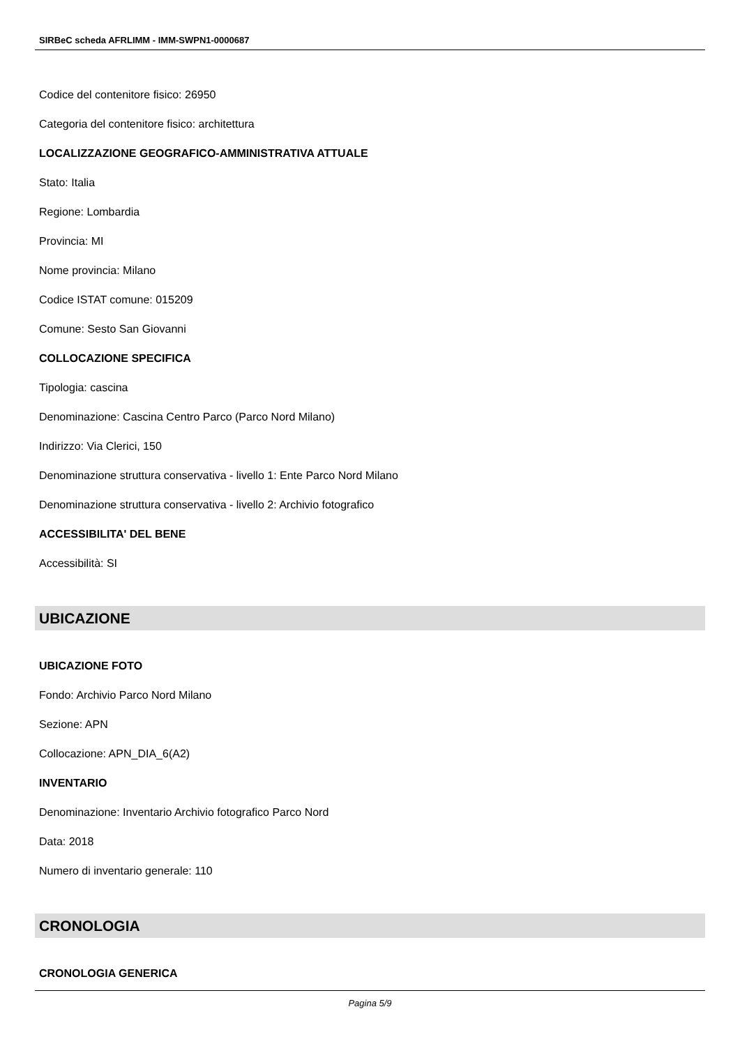SIRBeC scheda AFRLIMM - IMM-SWPN1-0000687
Codice del contenitore fisico: 26950
Categoria del contenitore fisico: architettura
LOCALIZZAZIONE GEOGRAFICO-AMMINISTRATIVA ATTUALE
Stato: Italia
Regione: Lombardia
Provincia: MI
Nome provincia: Milano
Codice ISTAT comune: 015209
Comune: Sesto San Giovanni
COLLOCAZIONE SPECIFICA
Tipologia: cascina
Denominazione: Cascina Centro Parco (Parco Nord Milano)
Indirizzo: Via Clerici, 150
Denominazione struttura conservativa - livello 1: Ente Parco Nord Milano
Denominazione struttura conservativa - livello 2: Archivio fotografico
ACCESSIBILITA' DEL BENE
Accessibilità: SI
UBICAZIONE
UBICAZIONE FOTO
Fondo: Archivio Parco Nord Milano
Sezione: APN
Collocazione: APN_DIA_6(A2)
INVENTARIO
Denominazione: Inventario Archivio fotografico Parco Nord
Data: 2018
Numero di inventario generale: 110
CRONOLOGIA
CRONOLOGIA GENERICA
Pagina 5/9